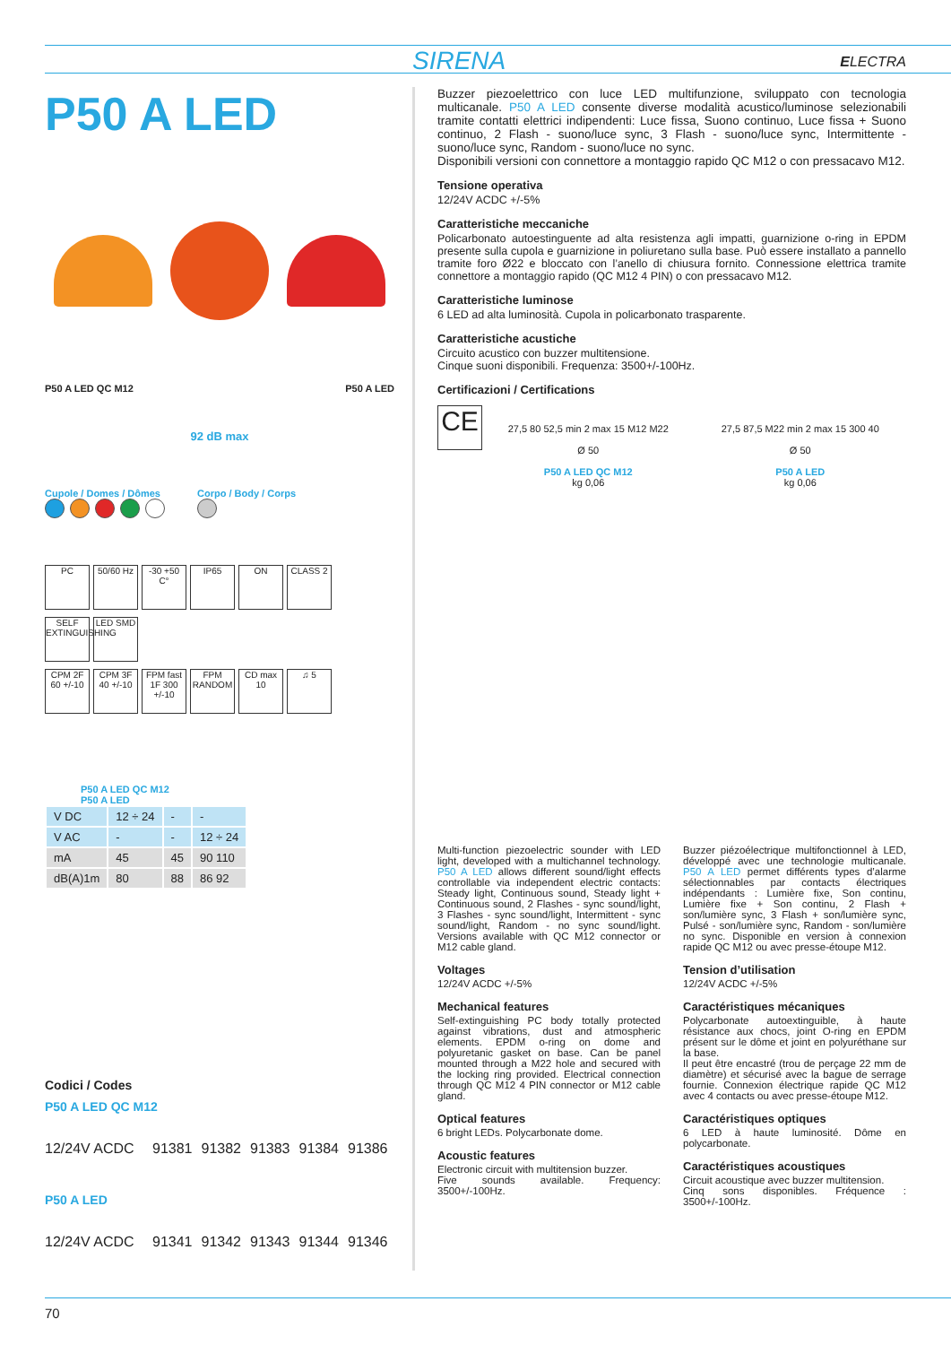SIRENA ELECTRA
P50 A LED
P50 A LED QC M12 P50 A LED
92 dB max
Cupole / Domes / Dômes
Corpo / Body / Corps
PC 50/60 Hz -30 +50 C° IP65 ON CLASS 2
SELF EXTINGUISHING LED SMD
CPM 2F 60 +/-10 CPM 3F 40 +/-10 FPM fast 1F 300 +/-10 FPM RANDOM CD max 10 ♫ 5
P50 A LED QC M12
P50 A LED
| V DC | 12 ÷ 24 | - | - |
| V AC | - | - | 12 ÷ 24 |
| mA | 45 | 45 | 90 110 |
| dB(A)1m | 80 | 88 | 86 92 |
Codici / Codes
P50 A LED QC M12
12/24V ACDC 91381 91382 91383 91384 91386
P50 A LED
12/24V ACDC 91341 91342 91343 91344 91346
Buzzer piezoelettrico con luce LED multifunzione, sviluppato con tecnologia multicanale. P50 A LED consente diverse modalità acustico/luminose selezionabili tramite contatti elettrici indipendenti: Luce fissa, Suono continuo, Luce fissa + Suono continuo, 2 Flash - suono/luce sync, 3 Flash - suono/luce sync, Intermittente - suono/luce sync, Random - suono/luce no sync.
Disponibili versioni con connettore a montaggio rapido QC M12 o con pressacavo M12.
Tensione operativa
12/24V ACDC +/-5%
Caratteristiche meccaniche
Policarbonato autoestinguente ad alta resistenza agli impatti, guarnizione o-ring in EPDM presente sulla cupola e guarnizione in poliuretano sulla base. Può essere installato a pannello tramite foro Ø22 e bloccato con l’anello di chiusura fornito. Connessione elettrica tramite connettore a montaggio rapido (QC M12 4 PIN) o con pressacavo M12.
Caratteristiche luminose
6 LED ad alta luminosità. Cupola in policarbonato trasparente.
Caratteristiche acustiche
Circuito acustico con buzzer multitensione.
Cinque suoni disponibili. Frequenza: 3500+/-100Hz.
Certificazioni / Certifications
CE
27,5 80 52,5 min 2 max 15 M12 M22
Ø 50
P50 A LED QC M12
kg 0,06
27,5 87,5 M22 min 2 max 15 300 40
Ø 50
P50 A LED
kg 0,06
Multi-function piezoelectric sounder with LED light, developed with a multichannel technology. P50 A LED allows different sound/light effects controllable via independent electric contacts: Steady light, Continuous sound, Steady light + Continuous sound, 2 Flashes - sync sound/light, 3 Flashes - sync sound/light, Intermittent - sync sound/light, Random - no sync sound/light. Versions available with QC M12 connector or M12 cable gland.
Voltages
12/24V ACDC +/-5%
Mechanical features
Self-extinguishing PC body totally protected against vibrations, dust and atmospheric elements. EPDM o-ring on dome and polyuretanic gasket on base. Can be panel mounted through a M22 hole and secured with the locking ring provided. Electrical connection through QC M12 4 PIN connector or M12 cable gland.
Optical features
6 bright LEDs. Polycarbonate dome.
Acoustic features
Electronic circuit with multitension buzzer.
Five sounds available. Frequency: 3500+/-100Hz.
Buzzer piézoélectrique multifonctionnel à LED, développé avec une technologie multicanale. P50 A LED permet différents types d’alarme sélectionnables par contacts électriques indépendants : Lumière fixe, Son continu, Lumière fixe + Son continu, 2 Flash + son/lumière sync, 3 Flash + son/lumière sync, Pulsé - son/lumière sync, Random - son/lumière no sync. Disponible en version à connexion rapide QC M12 ou avec presse-étoupe M12.
Tension d’utilisation
12/24V ACDC +/-5%
Caractéristiques mécaniques
Polycarbonate autoextinguible, à haute résistance aux chocs, joint O-ring en EPDM présent sur le dôme et joint en polyuréthane sur la base.
Il peut être encastré (trou de perçage 22 mm de diamètre) et sécurisé avec la bague de serrage fournie. Connexion électrique rapide QC M12 avec 4 contacts ou avec presse-étoupe M12.
Caractéristiques optiques
6 LED à haute luminosité. Dôme en polycarbonate.
Caractéristiques acoustiques
Circuit acoustique avec buzzer multitension.
Cinq sons disponibles. Fréquence : 3500+/-100Hz.
70